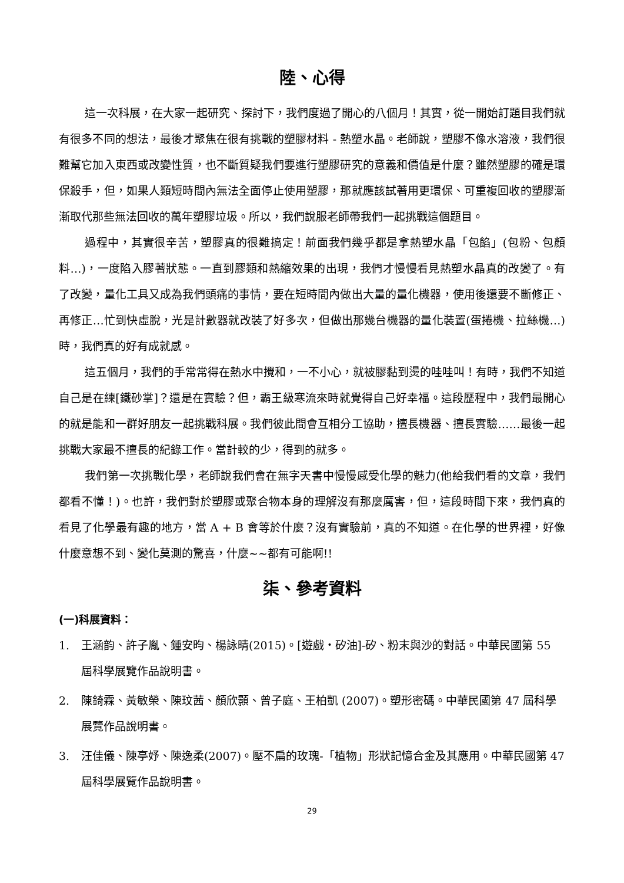陸、心得
這一次科展，在大家一起研究、探討下，我們度過了開心的八個月！其實，從一開始訂題目我們就有很多不同的想法，最後才聚焦在很有挑戰的塑膠材料 - 熱塑水晶。老師說，塑膠不像水溶液，我們很難幫它加入東西或改變性質，也不斷質疑我們要進行塑膠研究的意義和價值是什麼？雖然塑膠的確是環保殺手，但，如果人類短時間內無法全面停止使用塑膠，那就應該試著用更環保、可重複回收的塑膠漸漸取代那些無法回收的萬年塑膠垃圾。所以，我們說服老師帶我們一起挑戰這個題目。
過程中，其實很辛苦，塑膠真的很難搞定！前面我們幾乎都是拿熱塑水晶「包餡」(包粉、包顏料…)，一度陷入膠著狀態。一直到膠類和熱縮效果的出現，我們才慢慢看見熱塑水晶真的改變了。有了改變，量化工具又成為我們頭痛的事情，要在短時間內做出大量的量化機器，使用後還要不斷修正、再修正…忙到快虛脫，光是計數器就改裝了好多次，但做出那幾台機器的量化裝置(蛋捲機、拉絲機…)時，我們真的好有成就感。
這五個月，我們的手常常得在熱水中攪和，一不小心，就被膠黏到燙的哇哇叫！有時，我們不知道自己是在練[鐵砂掌]？還是在實驗？但，霸王級寒流來時就覺得自己好幸福。這段歷程中，我們最開心的就是能和一群好朋友一起挑戰科展。我們彼此間會互相分工協助，擅長機器、擅長實驗……最後一起挑戰大家最不擅長的紀錄工作。當計較的少，得到的就多。
我們第一次挑戰化學，老師說我們會在無字天書中慢慢感受化學的魅力(他給我們看的文章，我們都看不懂！)。也許，我們對於塑膠或聚合物本身的理解沒有那麼厲害，但，這段時間下來，我們真的看見了化學最有趣的地方，當 A + B 會等於什麼？沒有實驗前，真的不知道。在化學的世界裡，好像什麼意想不到、變化莫測的驚喜，什麼~~都有可能啊!!
柒、參考資料
(一)科展資料：
1. 王涵韵、許子胤、鍾安昀、楊詠晴(2015)。[遊戲‧矽油]-矽、粉末與沙的對話。中華民國第 55 屆科學展覽作品說明書。
2. 陳錡霖、黃敏榮、陳玟茜、顏欣顥、曾子庭、王柏凱 (2007)。塑形密碼。中華民國第 47 屆科學展覽作品說明書。
3. 汪佳儀、陳亭妤、陳逸柔(2007)。壓不扁的玫瑰-「植物」形狀記憶合金及其應用。中華民國第 47 屆科學展覽作品說明書。
29